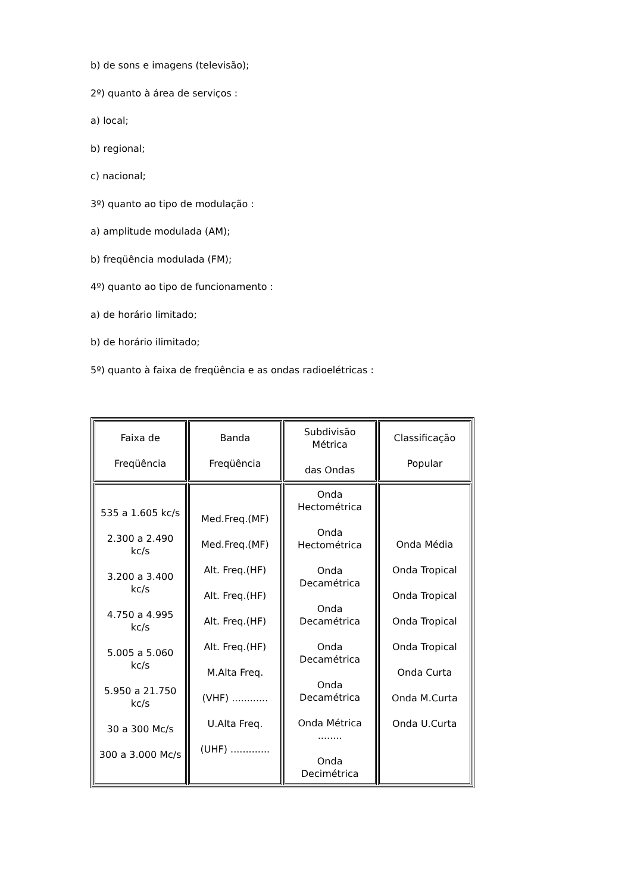b) de sons e imagens (televisão);
2º) quanto à área de serviços :
a) local;
b) regional;
c) nacional;
3º) quanto ao tipo de modulação :
a) amplitude modulada (AM);
b) freqüência modulada (FM);
4º) quanto ao tipo de funcionamento :
a) de horário limitado;
b) de horário ilimitado;
5º) quanto à faixa de freqüência e as ondas radioelétricas :
| Faixa de Freqüência | Banda Freqüência | Subdivisão Métrica das Ondas | Classificação Popular |
| 535 a 1.605 kc/s 2.300 a 2.490 kc/s 3.200 a 3.400 kc/s 4.750 a 4.995 kc/s 5.005 a 5.060 kc/s 5.950 a 21.750 kc/s 30 a 300 Mc/s 300 a 3.000 Mc/s | Med.Freq.(MF) Med.Freq.(MF) Alt. Freq.(HF) Alt. Freq.(HF) Alt. Freq.(HF) Alt. Freq.(HF) M.Alta Freq. (VHF) ............ U.Alta Freq. (UHF) ............. | Onda Hectométrica Onda Hectométrica Onda Decamétrica Onda Decamétrica Onda Decamétrica Onda Decamétrica Onda Métrica ........ Onda Decimétrica | Onda Média Onda Tropical Onda Tropical Onda Tropical Onda Tropical Onda Curta Onda M.Curta Onda U.Curta |